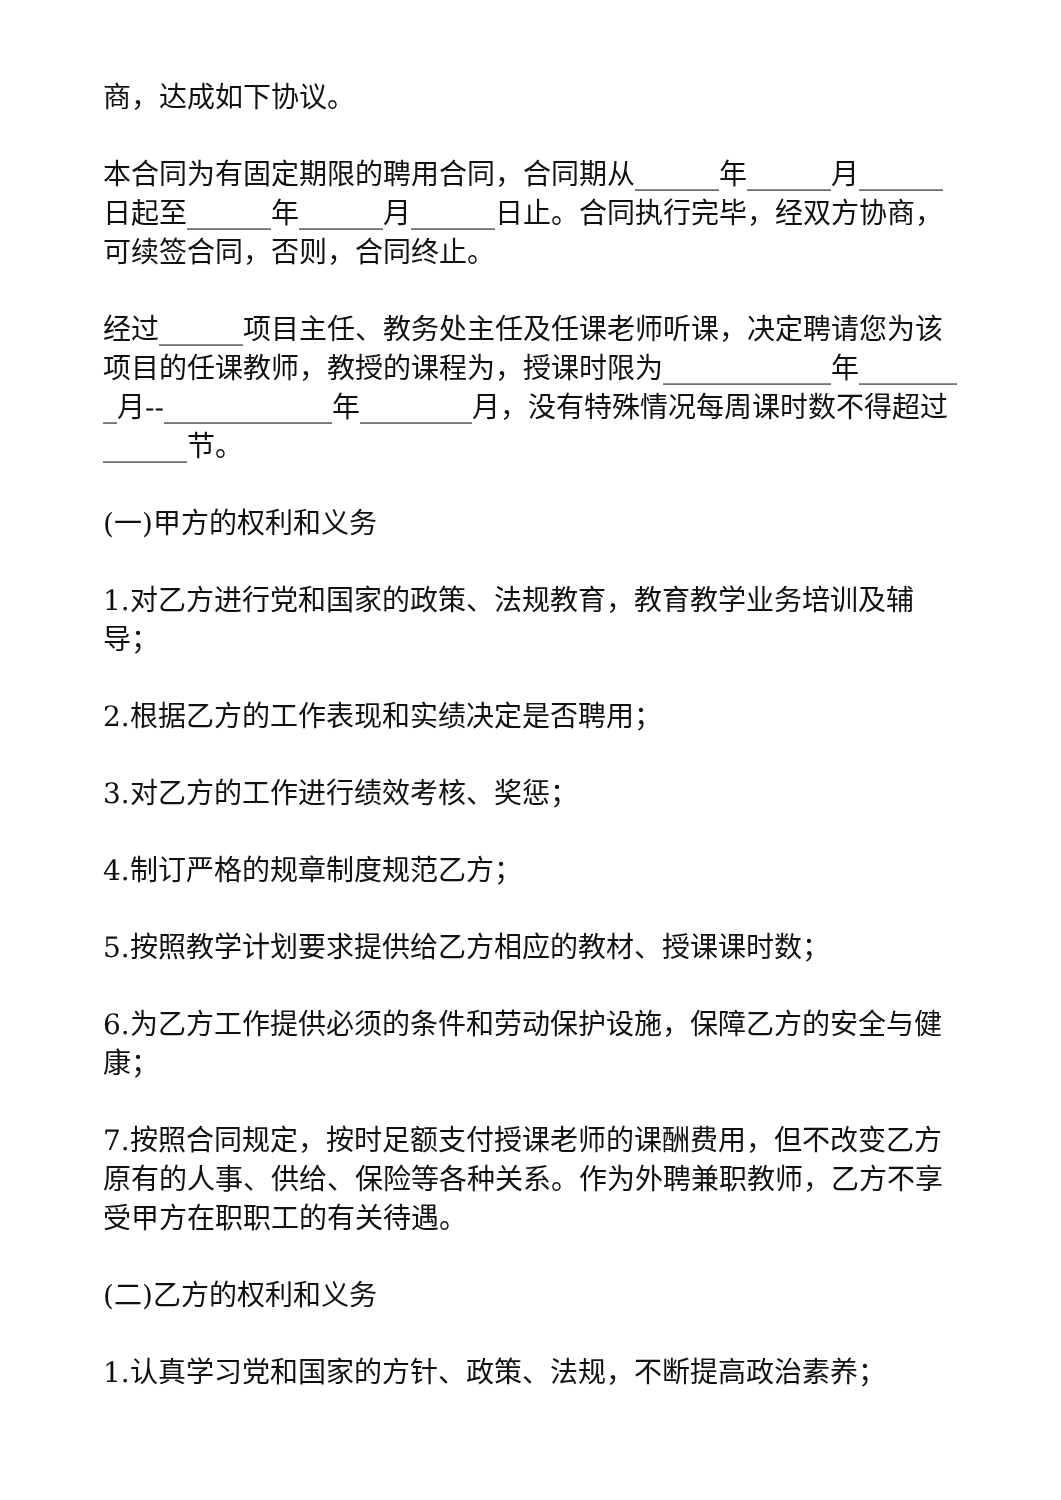商，达成如下协议。
本合同为有固定期限的聘用合同，合同期从______年______月______日起至______年______月______日止。合同执行完毕，经双方协商，可续签合同，否则，合同终止。
经过______项目主任、教务处主任及任课老师听课，决定聘请您为该项目的任课教师，教授的课程为，授课时限为____________年________月--____________年________月，没有特殊情况每周课时数不得超过______节。
(一)甲方的权利和义务
1.对乙方进行党和国家的政策、法规教育，教育教学业务培训及辅导；
2.根据乙方的工作表现和实绩决定是否聘用；
3.对乙方的工作进行绩效考核、奖惩；
4.制订严格的规章制度规范乙方；
5.按照教学计划要求提供给乙方相应的教材、授课课时数；
6.为乙方工作提供必须的条件和劳动保护设施，保障乙方的安全与健康；
7.按照合同规定，按时足额支付授课老师的课酬费用，但不改变乙方原有的人事、供给、保险等各种关系。作为外聘兼职教师，乙方不享受甲方在职职工的有关待遇。
(二)乙方的权利和义务
1.认真学习党和国家的方针、政策、法规，不断提高政治素养；